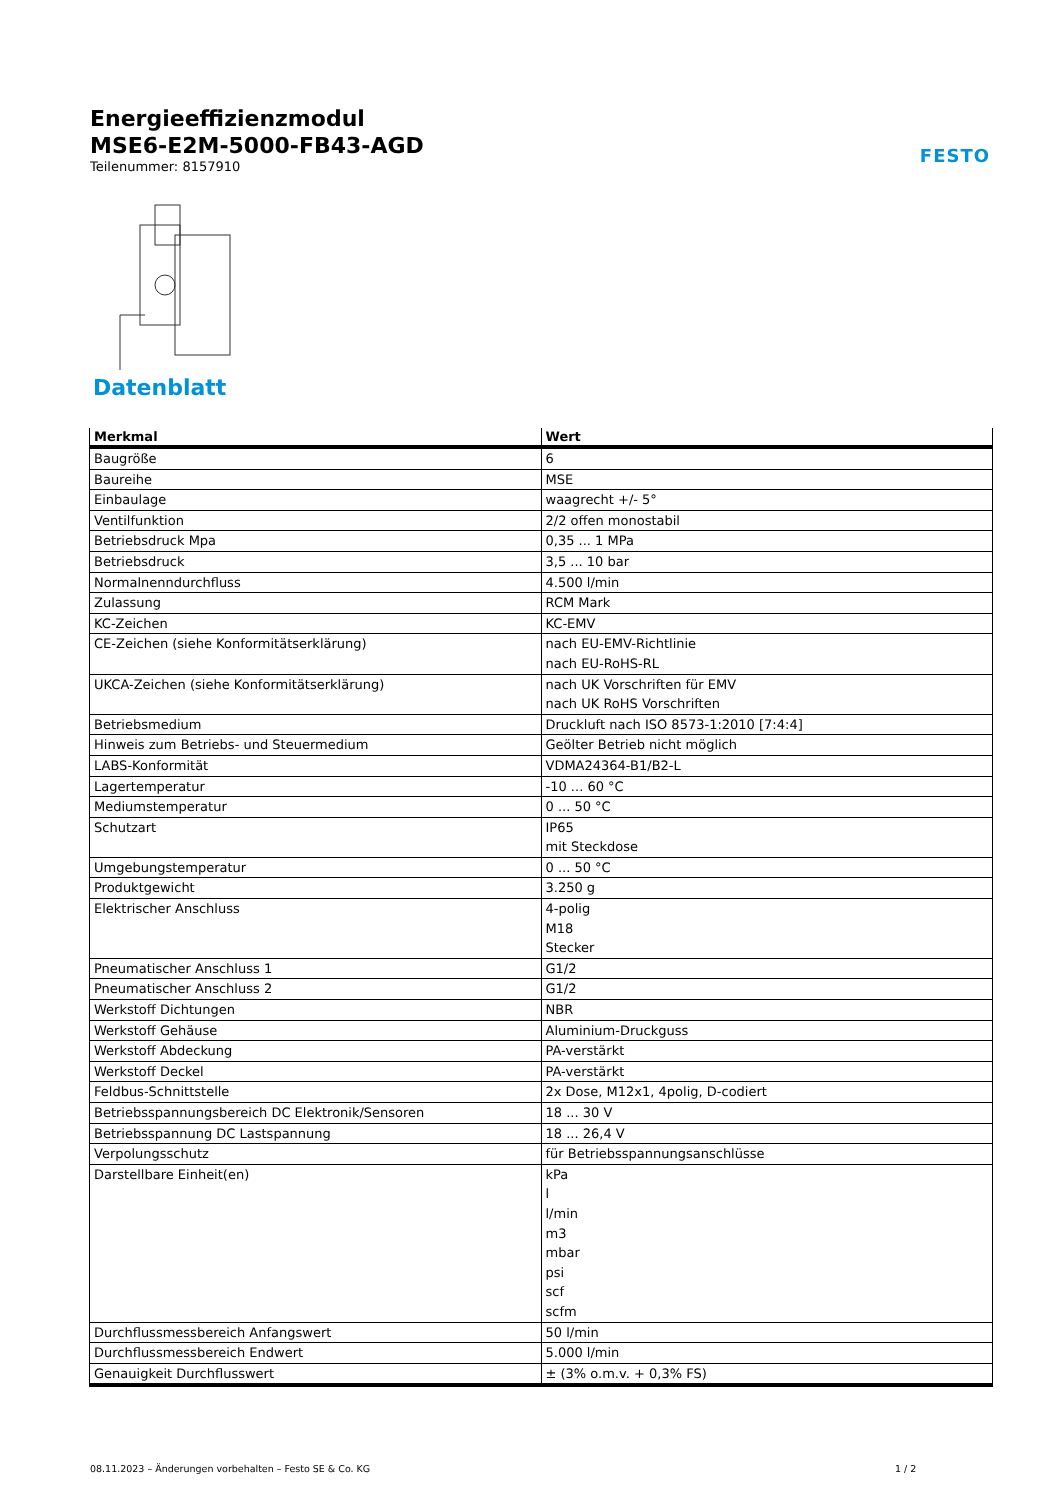Energieeffizienzmodul
MSE6-E2M-5000-FB43-AGD
Teilenummer: 8157910
FESTO
Datenblatt
| Merkmal | Wert |
| --- | --- |
| Baugröße | 6 |
| Baureihe | MSE |
| Einbaulage | waagrecht +/- 5° |
| Ventilfunktion | 2/2 offen monostabil |
| Betriebsdruck Mpa | 0,35 ... 1 MPa |
| Betriebsdruck | 3,5 ... 10 bar |
| Normalnenndurchfluss | 4.500 l/min |
| Zulassung | RCM Mark |
| KC-Zeichen | KC-EMV |
| CE-Zeichen (siehe Konformitätserklärung) | nach EU-EMV-Richtlinie nach EU-RoHS-RL |
| UKCA-Zeichen (siehe Konformitätserklärung) | nach UK Vorschriften für EMV nach UK RoHS Vorschriften |
| Betriebsmedium | Druckluft nach ISO 8573-1:2010 [7:4:4] |
| Hinweis zum Betriebs- und Steuermedium | Geölter Betrieb nicht möglich |
| LABS-Konformität | VDMA24364-B1/B2-L |
| Lagertemperatur | -10 ... 60 °C |
| Mediumstemperatur | 0 ... 50 °C |
| Schutzart | IP65 mit Steckdose |
| Umgebungstemperatur | 0 ... 50 °C |
| Produktgewicht | 3.250 g |
| Elektrischer Anschluss | 4-polig M18 Stecker |
| Pneumatischer Anschluss 1 | G1/2 |
| Pneumatischer Anschluss 2 | G1/2 |
| Werkstoff Dichtungen | NBR |
| Werkstoff Gehäuse | Aluminium-Druckguss |
| Werkstoff Abdeckung | PA-verstärkt |
| Werkstoff Deckel | PA-verstärkt |
| Feldbus-Schnittstelle | 2x Dose, M12x1, 4polig, D-codiert |
| Betriebsspannungsbereich DC Elektronik/Sensoren | 18 ... 30 V |
| Betriebsspannung DC Lastspannung | 18 ... 26,4 V |
| Verpolungsschutz | für Betriebsspannungsanschlüsse |
| Darstellbare Einheit(en) | kPa l l/min m3 mbar psi scf scfm |
| Durchflussmessbereich Anfangswert | 50 l/min |
| Durchflussmessbereich Endwert | 5.000 l/min |
| Genauigkeit Durchflusswert | ± (3% o.m.v. + 0,3% FS) |
08.11.2023 – Änderungen vorbehalten – Festo SE & Co. KG
1 / 2